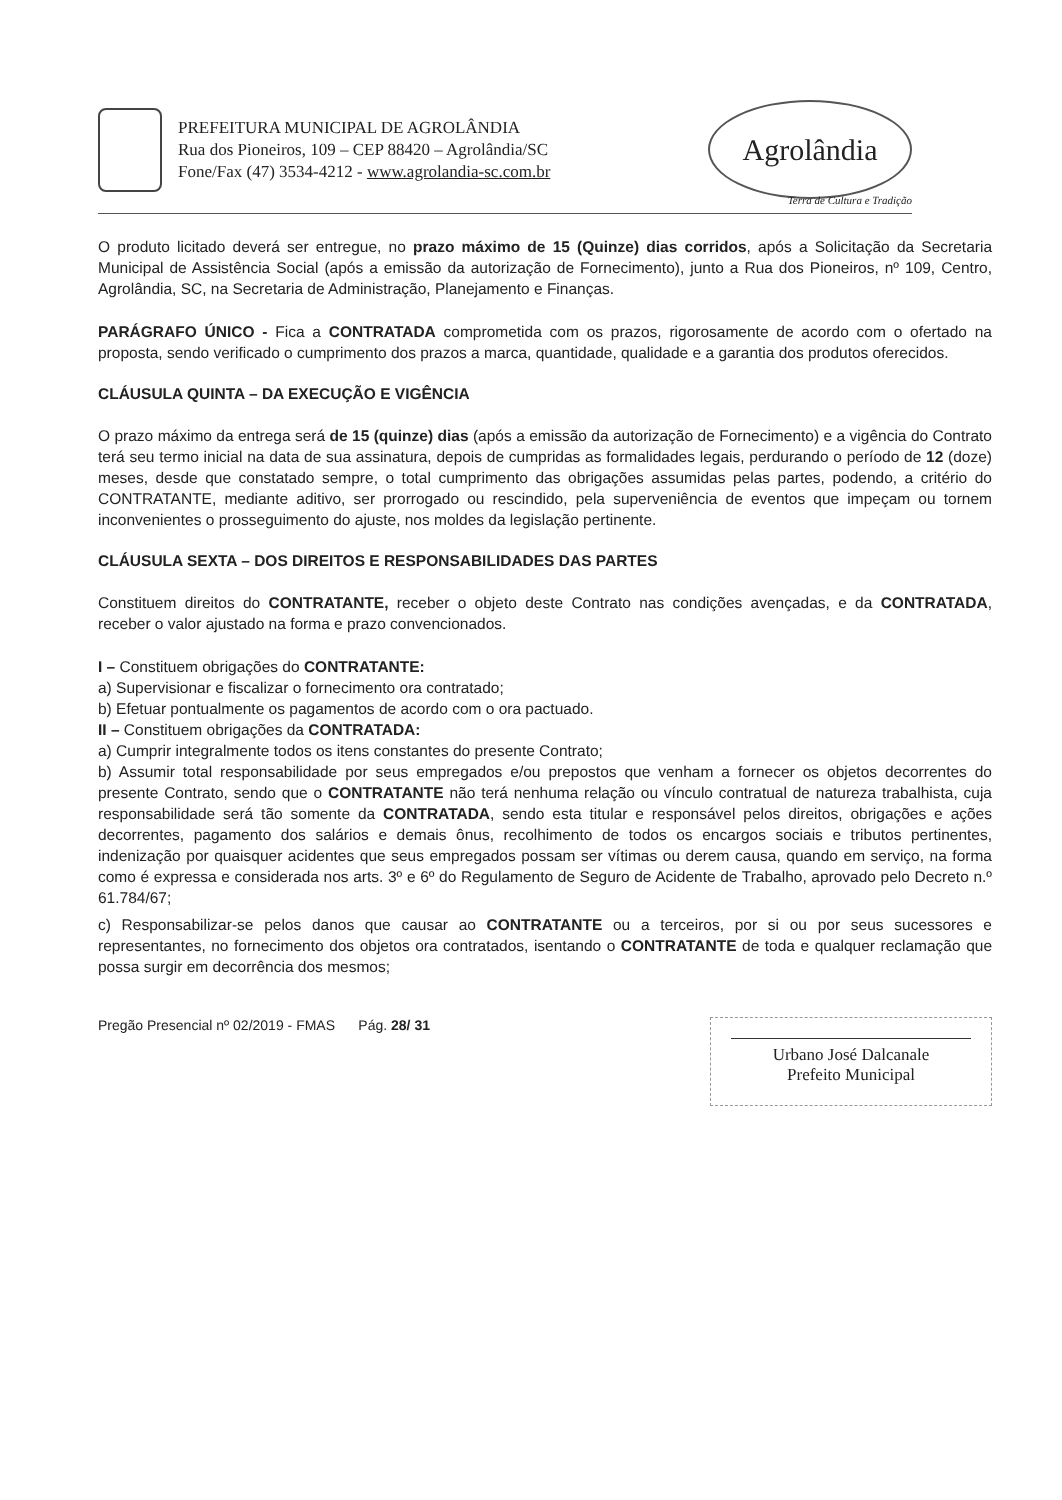PREFEITURA MUNICIPAL DE AGROLÂNDIA
Rua dos Pioneiros, 109 – CEP 88420 – Agrolândia/SC
Fone/Fax (47) 3534-4212 - www.agrolandia-sc.com.br
Agrolândia
Terra de Cultura e Tradição
O produto licitado deverá ser entregue, no prazo máximo de 15 (Quinze) dias corridos, após a Solicitação da Secretaria Municipal de Assistência Social (após a emissão da autorização de Fornecimento), junto a Rua dos Pioneiros, nº 109, Centro, Agrolândia, SC, na Secretaria de Administração, Planejamento e Finanças.
PARÁGRAFO ÚNICO - Fica a CONTRATADA comprometida com os prazos, rigorosamente de acordo com o ofertado na proposta, sendo verificado o cumprimento dos prazos a marca, quantidade, qualidade e a garantia dos produtos oferecidos.
CLÁUSULA QUINTA – DA EXECUÇÃO E VIGÊNCIA
O prazo máximo da entrega será de 15 (quinze) dias (após a emissão da autorização de Fornecimento) e a vigência do Contrato terá seu termo inicial na data de sua assinatura, depois de cumpridas as formalidades legais, perdurando o período de 12 (doze) meses, desde que constatado sempre, o total cumprimento das obrigações assumidas pelas partes, podendo, a critério do CONTRATANTE, mediante aditivo, ser prorrogado ou rescindido, pela superveniência de eventos que impeçam ou tornem inconvenientes o prosseguimento do ajuste, nos moldes da legislação pertinente.
CLÁUSULA SEXTA – DOS DIREITOS E RESPONSABILIDADES DAS PARTES
Constituem direitos do CONTRATANTE, receber o objeto deste Contrato nas condições avençadas, e da CONTRATADA, receber o valor ajustado na forma e prazo convencionados.
I – Constituem obrigações do CONTRATANTE:
a) Supervisionar e fiscalizar o fornecimento ora contratado;
b) Efetuar pontualmente os pagamentos de acordo com o ora pactuado.
II – Constituem obrigações da CONTRATADA:
a) Cumprir integralmente todos os itens constantes do presente Contrato;
b) Assumir total responsabilidade por seus empregados e/ou prepostos que venham a fornecer os objetos decorrentes do presente Contrato, sendo que o CONTRATANTE não terá nenhuma relação ou vínculo contratual de natureza trabalhista, cuja responsabilidade será tão somente da CONTRATADA, sendo esta titular e responsável pelos direitos, obrigações e ações decorrentes, pagamento dos salários e demais ônus, recolhimento de todos os encargos sociais e tributos pertinentes, indenização por quaisquer acidentes que seus empregados possam ser vítimas ou derem causa, quando em serviço, na forma como é expressa e considerada nos arts. 3º e 6º do Regulamento de Seguro de Acidente de Trabalho, aprovado pelo Decreto n.º 61.784/67;
c) Responsabilizar-se pelos danos que causar ao CONTRATANTE ou a terceiros, por si ou por seus sucessores e representantes, no fornecimento dos objetos ora contratados, isentando o CONTRATANTE de toda e qualquer reclamação que possa surgir em decorrência dos mesmos;
Pregão Presencial nº 02/2019 - FMAS Pág. 28/ 31
Urbano José Dalcanale
Prefeito Municipal